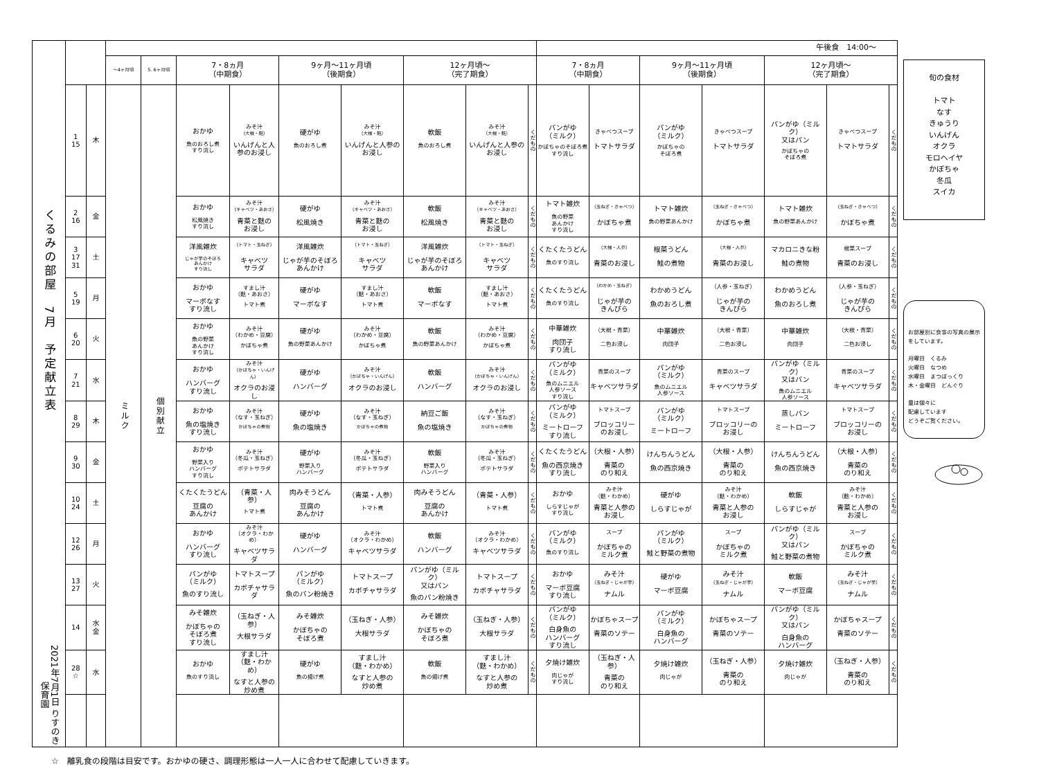| くるみの部屋 7月 予定献立表 2021年7月1日 りすのき保育園 | | | | | | | | | | | | 午後食 14:00～ | | | | | | |
| | | | ～4ヶ月頃 | 5. 6ヶ月頃 | 7・8ヵ月 （中期食） | | 9ヶ月～11ヶ月頃 （後期食） | | 12ヶ月頃～ （完了期食） | | | 7・8ヵ月 （中期食） | | 9ヶ月～11ヶ月頃 （後期食） | | 12ヶ月頃～ （完了期食） | | |
| | 1 15 | 木 | ミルク | 個別献立 | おかゆ 魚のおろし煮 すり流し | みそ汁 （大根・麩） いんげんと人参のお浸し | 硬がゆ 魚のおろし煮 | みそ汁 （大根・麩） いんげんと人参のお浸し | 軟飯 魚のおろし煮 | みそ汁 （大根・麩） いんげんと人参のお浸し | くだもの | パンがゆ （ミルク） かぼちゃのそぼろ煮 すり流し | きゃべつスープ トマトサラダ | パンがゆ （ミルク） かぼちゃの そぼろ煮 | きゃべつスープ トマトサラダ | パンがゆ（ミルク） 又はパン かぼちゃの そぼろ煮 | きゃべつスープ トマトサラダ | くだもの |
| | 2 16 | 金 | | | おかゆ 松風焼き すり流し | みそ汁 （キャベツ・あおさ） 青菜と麩の お浸し | 硬がゆ 松風焼き | みそ汁 （キャベツ・あおさ） 青菜と麩の お浸し | 軟飯 松風焼き | みそ汁 （キャベツ・あおさ） 青菜と麩の お浸し | くだもの | トマト雑炊 魚の野菜 あんかけ すり流し | （玉ねぎ・きゃべつ） かぼちゃ煮 | トマト雑炊 魚の野菜あんかけ | （玉ねぎ・きゃべつ） かぼちゃ煮 | トマト雑炊 魚の野菜あんかけ | （玉ねぎ・きゃべつ） かぼちゃ煮 | くだもの |
| | 3 17 31 | 土 | | | 洋風雑炊 じゃが芋のそぼろ あんかけ すり流し | （トマト・玉ねぎ） キャベツ サラダ | 洋風雑炊 じゃが芋のそぼろ あんかけ | （トマト・玉ねぎ） キャベツ サラダ | 洋風雑炊 じゃが芋のそぼろ あんかけ | （トマト・玉ねぎ） キャベツ サラダ | くだもの | くたくたうどん 魚のすり流し | （大根・人参） 青菜のお浸し | 根菜うどん 鮭の煮物 | （大根・人参） 青菜のお浸し | マカロニきな粉 鮭の煮物 | 根菜スープ 青菜のお浸し | くだもの |
| | 5 19 | 月 | | | おかゆ マーボなす すり流し | すまし汁 （麩・あおさ） トマト煮 | 硬がゆ マーボなす | すまし汁 （麩・あおさ） トマト煮 | 軟飯 マーボなす | すまし汁 （麩・あおさ） トマト煮 | くだもの | くたくたうどん 魚のすり流し | （わかめ・玉ねぎ） じゃが芋の きんぴら | わかめうどん 魚のおろし煮 | （人参・玉ねぎ） じゃが芋の きんぴら | わかめうどん 魚のおろし煮 | （人参・玉ねぎ） じゃが芋の きんぴら | くだもの |
| | 6 20 | 火 | | | おかゆ 魚の野菜 あんかけ すり流し | みそ汁 （わかめ・豆腐） かぼちゃ煮 | 硬がゆ 魚の野菜あんかけ | みそ汁 （わかめ・豆腐） かぼちゃ煮 | 軟飯 魚の野菜あんかけ | みそ汁 （わかめ・豆腐） かぼちゃ煮 | くだもの | 中華雑炊 肉団子 すり流し | （大根・青菜） 二色お浸し | 中華雑炊 肉団子 | （大根・青菜） 二色お浸し | 中華雑炊 肉団子 | （大根・青菜） 二色お浸し | くだもの |
| | 7 21 | 水 | | | おかゆ ハンバーグ すり流し | みそ汁 （かぼちゃ・いんげん） オクラのお浸し | 硬がゆ ハンバーグ | みそ汁 （かぼちゃ・いんげん） オクラのお浸し | 軟飯 ハンバーグ | みそ汁 （かぼちゃ・いんげん） オクラのお浸し | くだもの | パンがゆ （ミルク） 魚のムニエル 人参ソース すり流し | 青菜のスープ キャベツサラダ | パンがゆ （ミルク） 魚のムニエル 人参ソース | 青菜のスープ キャベツサラダ | パンがゆ（ミルク） 又はパン 魚のムニエル 人参ソース | 青菜のスープ キャベツサラダ | くだもの |
| | 8 29 | 木 | | | おかゆ 魚の塩焼き すり流し | みそ汁 （なす・玉ねぎ） かぼちゃの煮物 | 硬がゆ 魚の塩焼き | みそ汁 （なす・玉ねぎ） かぼちゃの煮物 | 納豆ご飯 魚の塩焼き | みそ汁 （なす・玉ねぎ） かぼちゃの煮物 | くだもの | パンがゆ （ミルク） ミートローフ すり流し | トマトスープ ブロッコリー のお浸し | パンがゆ （ミルク） ミートローフ | トマトスープ ブロッコリーの お浸し | 蒸しパン ミートローフ | トマトスープ ブロッコリーの お浸し | くだもの |
| | 9 30 | 金 | | | おかゆ 野菜入り ハンバーグ すり流し | みそ汁 （冬瓜・玉ねぎ） ポテトサラダ | 硬がゆ 野菜入り ハンバーグ | みそ汁 （冬瓜・玉ねぎ） ポテトサラダ | 軟飯 野菜入り ハンバーグ | みそ汁 （冬瓜・玉ねぎ） ポテトサラダ | くだもの | くたくたうどん 魚の西京焼き すり流し | （大根・人参） 青菜の のり和え | けんちんうどん 魚の西京焼き | （大根・人参） 青菜の のり和え | けんちんうどん 魚の西京焼き | （大根・人参） 青菜の のり和え | くだもの |
| | 10 24 | 土 | | | くたくたうどん 豆腐の あんかけ | （青菜・人参） トマト煮 | 肉みそうどん 豆腐の あんかけ | （青菜・人参） トマト煮 | 肉みそうどん 豆腐の あんかけ | （青菜・人参） トマト煮 | くだもの | おかゆ しらすじゃが すり流し | みそ汁 （麩・わかめ） 青菜と人参の お浸し | 硬がゆ しらすじゃが | みそ汁 （麩・わかめ） 青菜と人参の お浸し | 軟飯 しらすじゃが | みそ汁 （麩・わかめ） 青菜と人参の お浸し | くだもの |
| | 12 26 | 月 | | | おかゆ ハンバーグ すり流し | みそ汁 （オクラ・わかめ） キャベツサラダ | 硬がゆ ハンバーグ | みそ汁 （オクラ・わかめ） キャベツサラダ | 軟飯 ハンバーグ | みそ汁 （オクラ・わかめ） キャベツサラダ | くだもの | パンがゆ （ミルク） 魚のすり流し | スープ かぼちゃの ミルク煮 | パンがゆ （ミルク） 鮭と野菜の煮物 | スープ かぼちゃの ミルク煮 | パンがゆ（ミルク） 又はパン 鮭と野菜の煮物 | スープ かぼちゃの ミルク煮 | くだもの |
| | 13 27 | 火 | | | パンがゆ （ミルク） 魚のすり流し | トマトスープ カボチャサラダ | パンがゆ （ミルク） 魚のパン粉焼き | トマトスープ カボチャサラダ | パンがゆ（ミルク） 又はパン 魚のパン粉焼き | トマトスープ カボチャサラダ | くだもの | おかゆ マーボ豆腐 すり流し | みそ汁 （玉ねぎ・じゃが芋） ナムル | 硬がゆ マーボ豆腐 | みそ汁 （玉ねぎ・じゃが芋） ナムル | 軟飯 マーボ豆腐 | みそ汁 （玉ねぎ・じゃが芋） ナムル | くだもの |
| | 14 | 水 金 | | | みそ雑炊 かぼちゃの そぼろ煮 すり流し | （玉ねぎ・人参） 大根サラダ | みそ雑炊 かぼちゃの そぼろ煮 | （玉ねぎ・人参） 大根サラダ | みそ雑炊 かぼちゃの そぼろ煮 | （玉ねぎ・人参） 大根サラダ | くだもの | パンがゆ （ミルク） 白身魚の ハンバーグ すり流し | かぼちゃスープ 青菜のソテー | パンがゆ （ミルク） 白身魚の ハンバーグ | かぼちゃスープ 青菜のソテー | パンがゆ（ミルク） 又はパン 白身魚の ハンバーグ | かぼちゃスープ 青菜のソテー | くだもの |
| | 28 ☆ | 水 | | | おかゆ 魚のすり流し | すまし汁 （麩・わかめ） なすと人参の 炒め煮 | 硬がゆ 魚の揚げ煮 | すまし汁 （麩・わかめ） なすと人参の 炒め煮 | 軟飯 魚の揚げ煮 | すまし汁 （麩・わかめ） なすと人参の 炒め煮 | くだもの | 夕焼け雑炊 肉じゃが すり流し | （玉ねぎ・人参） 青菜の のり和え | 夕焼け雑炊 肉じゃが | （玉ねぎ・人参） 青菜の のり和え | 夕焼け雑炊 肉じゃが | （玉ねぎ・人参） 青菜の のり和え | くだもの |
旬の食材
トマト
なす
きゅうり
いんげん
オクラ
モロヘイヤ
かぼちゃ
冬瓜
スイカ
お部屋別に食事の写真の展示をしています。
月曜日　くるみ
火曜日　なつめ
水曜日　まつぼっくり
木・金曜日　どんぐり
量は個々に
配慮しています
どうぞご覧ください。
☆　離乳食の段階は目安です。おかゆの硬さ、調理形態は一人一人に合わせて配慮していきます。